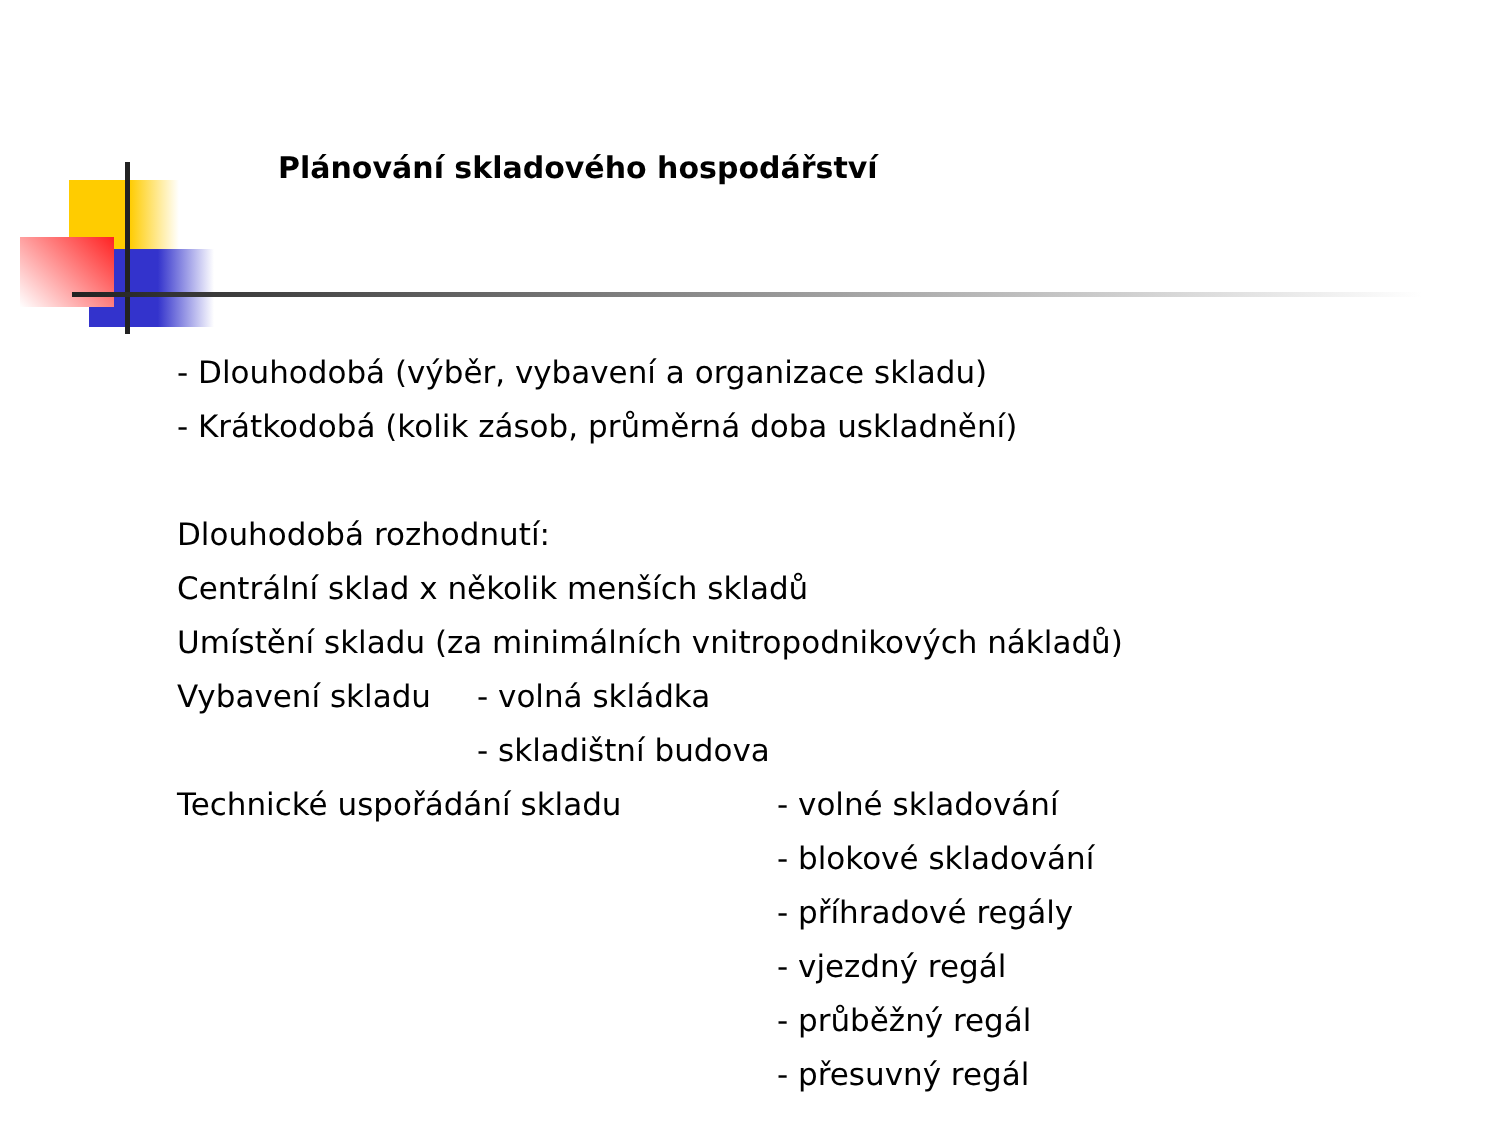Plánování skladového hospodářství
- Dlouhodobá (výběr, vybavení a organizace skladu)
- Krátkodobá (kolik zásob, průměrná doba uskladnění)
Dlouhodobá rozhodnutí:
Centrální sklad x několik menších skladů
Umístění skladu (za minimálních vnitropodnikových nákladů)
Vybavení skladu - volná skládka
- skladištní budova
Technické uspořádání skladu - volné skladování
- blokové skladování
- příhradové regály
- vjezdný regál
- průběžný regál
- přesuvný regál